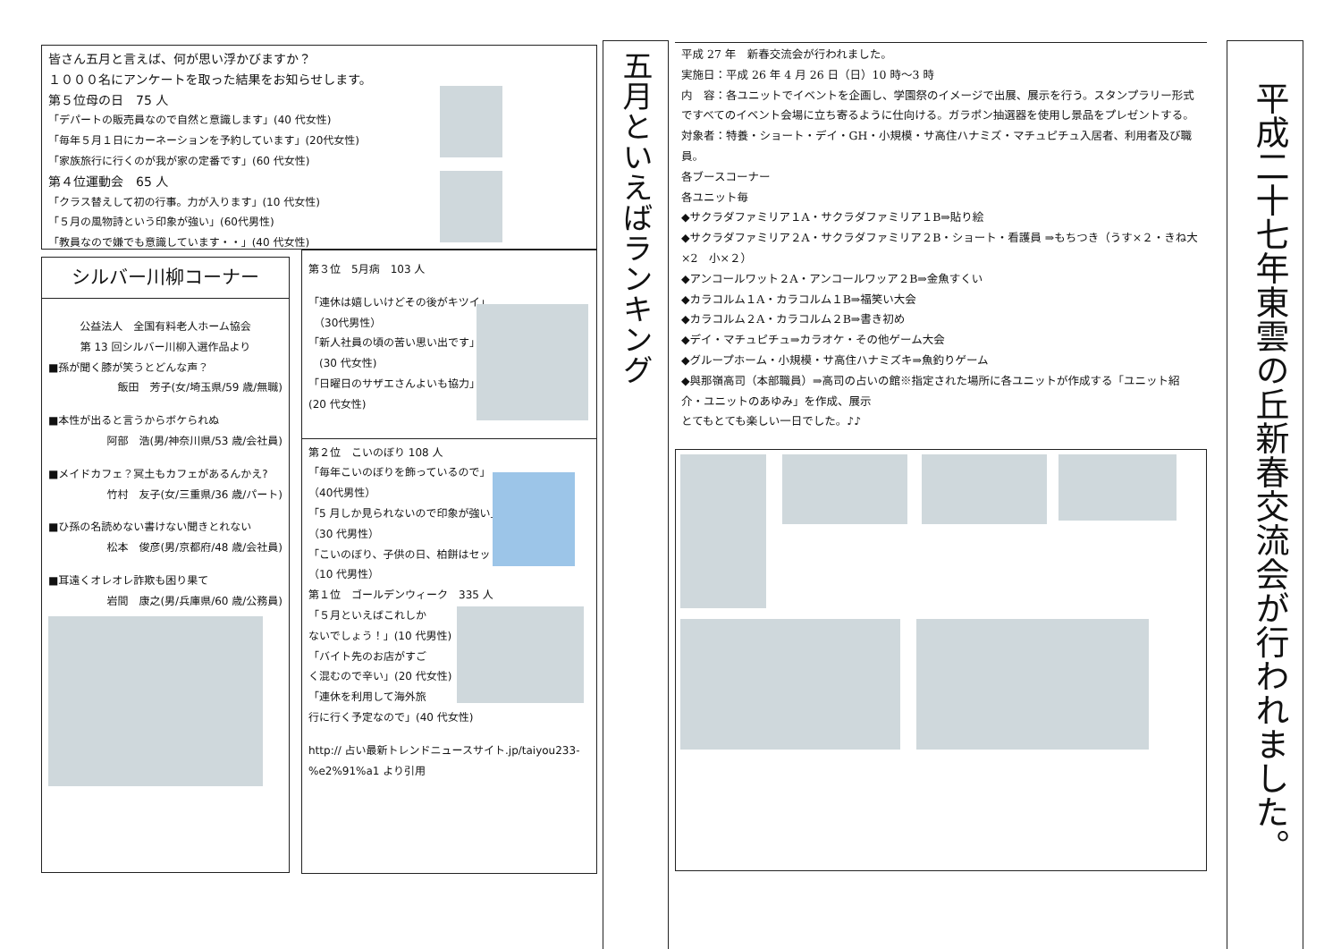皆さん五月と言えば、何が思い浮かびますか？
１０００名にアンケートを取った結果をお知らせします。
第５位母の日　75 人
「デパートの販売員なので自然と意識します」(40 代女性)
「毎年５月１日にカーネーションを予約しています」(20代女性)
「家族旅行に行くのが我が家の定番です」(60 代女性)
第４位運動会　65 人
「クラス替えして初の行事。力が入ります」(10 代女性)
「５月の風物詩という印象が強い」(60代男性)
「教員なので嫌でも意識しています・・」(40 代女性)
シルバー川柳コーナー
公益法人　全国有料老人ホーム協会
第 13 回シルバー川柳入選作品より
■孫が聞く膝が笑うとどんな声？
飯田　芳子(女/埼玉県/59 歳/無職)
■本性が出ると言うからボケられぬ
阿部　浩(男/神奈川県/53 歳/会社員)
■メイドカフェ？冥土もカフェがあるんかえ?
竹村　友子(女/三重県/36 歳/パート)
■ひ孫の名読めない書けない聞きとれない
松本　俊彦(男/京都府/48 歳/会社員)
■耳遠くオレオレ詐欺も困り果て
岩間　康之(男/兵庫県/60 歳/公務員)
第３位　5月病　103 人
「連休は嬉しいけどその後がキツイ」
　（30代男性）
「新人社員の頃の苦い思い出です」
　(30 代女性)
「日曜日のサザエさんよいも協力」
(20 代女性)
第２位　こいのぼり 108 人
「毎年こいのぼりを飾っているので」
（40代男性）
「5 月しか見られないので印象が強い」
（30 代男性）
「こいのぼり、子供の日、柏餅はセット
（10 代男性）
第１位　ゴールデンウィーク　335 人
「５月といえばこれしか
ないでしょう！」(10 代男性)
「バイト先のお店がすご
く混むので辛い」(20 代女性)
「連休を利用して海外旅
行に行く予定なので」(40 代女性)
http:// 占い最新トレンドニュースサイト.jp/taiyou233-%e2%91%a1 より引用
五月といえばランキング
平成 27 年　新春交流会が行われました。
実施日：平成 26 年 4 月 26 日（日）10 時〜3 時
内　容：各ユニットでイベントを企画し、学園祭のイメージで出展、展示を行う。スタンプラリー形式ですべてのイベント会場に立ち寄るように仕向ける。ガラポン抽選器を使用し景品をプレゼントする。
対象者：特養・ショート・デイ・GH・小規模・サ高住ハナミズ・マチュピチュ入居者、利用者及び職員。
各ブースコーナー
各ユニット毎
◆サクラダファミリア１A・サクラダファミリア１B⇒貼り絵
◆サクラダファミリア２A・サクラダファミリア２B・ショート・看護員 ⇒もちつき（うす×２・きね大×2　小×２）
◆アンコールワット２A・アンコールワッア２B⇒金魚すくい
◆カラコルム１A・カラコルム１B⇒福笑い大会
◆カラコルム２A・カラコルム２B⇒書き初め
◆デイ・マチュピチュ⇒カラオケ・その他ゲーム大会
◆グループホーム・小規模・サ高住ハナミズキ⇒魚釣りゲーム
◆與那嶺高司（本部職員）⇒高司の占いの館※指定された場所に各ユニットが作成する「ユニット紹介・ユニットのあゆみ」を作成、展示
とてもとても楽しい一日でした。♪♪
平成二十七年東雲の丘新春交流会が行われました。